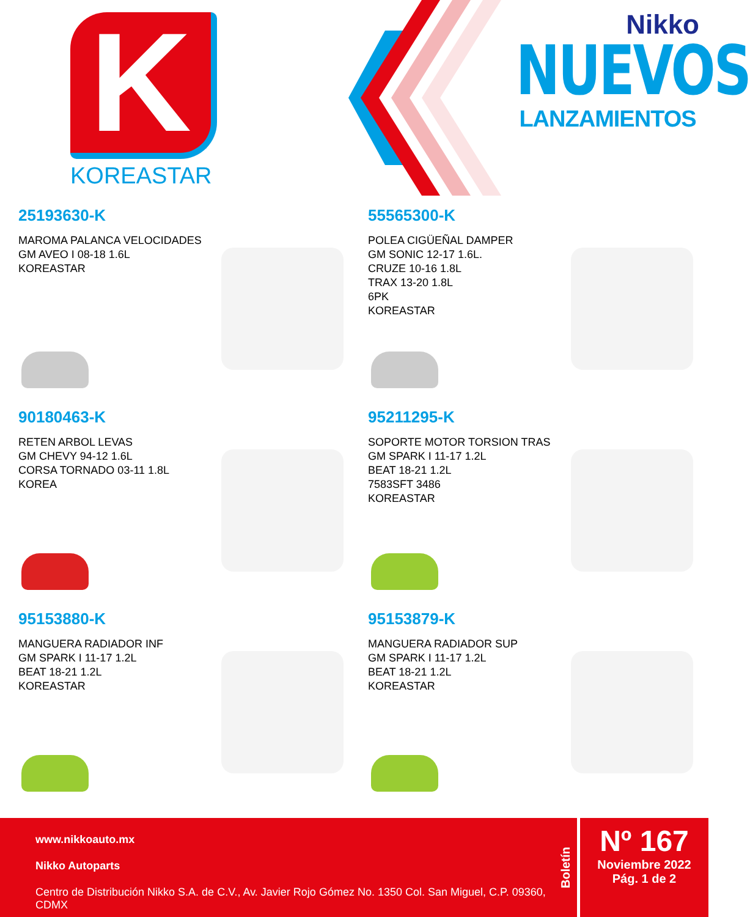K
KOREASTAR
Nikko
NUEVOS
LANZAMIENTOS
25193630-K
MAROMA PALANCA VELOCIDADES
GM AVEO I 08-18 1.6L
KOREASTAR
55565300-K
POLEA CIGÜEÑAL DAMPER
GM SONIC 12-17 1.6L.
CRUZE 10-16 1.8L
TRAX 13-20 1.8L
6PK
KOREASTAR
90180463-K
RETEN ARBOL LEVAS
GM CHEVY 94-12 1.6L
CORSA TORNADO 03-11 1.8L
KOREA
95211295-K
SOPORTE MOTOR TORSION TRAS
GM SPARK I 11-17 1.2L
BEAT 18-21 1.2L
7583SFT 3486
KOREASTAR
95153880-K
MANGUERA RADIADOR INF
GM SPARK I 11-17 1.2L
BEAT 18-21 1.2L
KOREASTAR
95153879-K
MANGUERA RADIADOR SUP
GM SPARK I 11-17 1.2L
BEAT 18-21 1.2L
KOREASTAR
www.nikkoauto.mx
Nikko Autoparts
Centro de Distribución Nikko S.A. de C.V., Av. Javier Rojo Gómez No. 1350 Col. San Miguel, C.P. 09360, CDMX
Boletín
Nº 167
Noviembre 2022
Pág. 1 de 2